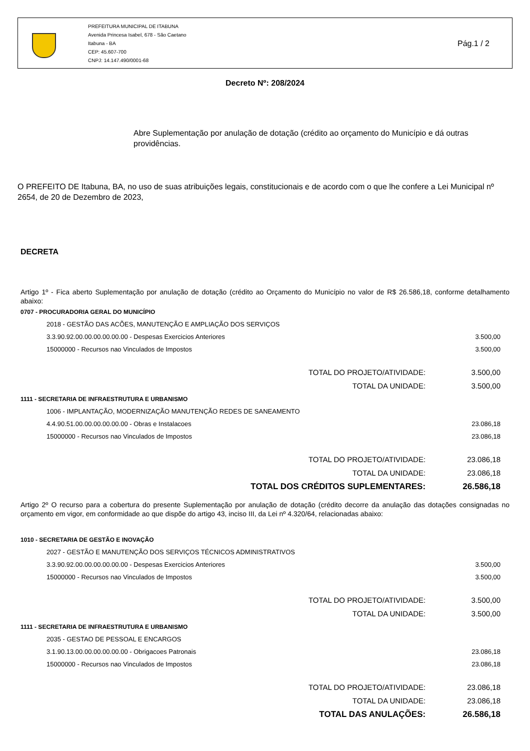PREFEITURA MUNICIPAL DE ITABUNA
Avenida Princesa Isabel, 678 - São Caetano
Itabuna - BA
CEP: 45.607-700
CNPJ: 14.147.490/0001-68
Pág.1 / 2
Decreto Nº: 208/2024
Abre Suplementação por anulação de dotação (crédito ao orçamento do Município e dá outras providências.
O PREFEITO DE Itabuna, BA, no uso de suas atribuições legais, constitucionais e de acordo com o que lhe confere a Lei Municipal nº 2654, de 20 de Dezembro de 2023,
DECRETA
Artigo 1º - Fica aberto Suplementação por anulação de dotação (crédito ao Orçamento do Município no valor de R$ 26.586,18, conforme detalhamento abaixo:
| 0707 - PROCURADORIA GERAL DO MUNICÍPIO | |
| 2018 - GESTÃO DAS ACÕES, MANUTENÇÃO E AMPLIAÇÃO DOS SERVIÇOS | |
| 3.3.90.92.00.00.00.00.00.00 - Despesas Exercicios Anteriores | 3.500,00 |
| 15000000 - Recursos nao Vinculados de Impostos | 3.500,00 |
| TOTAL DO PROJETO/ATIVIDADE: | 3.500,00 |
| TOTAL DA UNIDADE: | 3.500,00 |
| 1111 - SECRETARIA DE INFRAESTRUTURA E URBANISMO | |
| 1006 - IMPLANTAÇÃO, MODERNIZAÇÃO MANUTENÇÃO REDES DE SANEAMENTO | |
| 4.4.90.51.00.00.00.00.00.00 - Obras e Instalacoes | 23.086,18 |
| 15000000 - Recursos nao Vinculados de Impostos | 23.086,18 |
| TOTAL DO PROJETO/ATIVIDADE: | 23.086,18 |
| TOTAL DA UNIDADE: | 23.086,18 |
| TOTAL DOS CRÉDITOS SUPLEMENTARES: | 26.586,18 |
Artigo 2º O recurso para a cobertura do presente Suplementação por anulação de dotação (crédito decorre da anulação das dotações consignadas no orçamento em vigor, em conformidade ao que dispõe do artigo 43, inciso III, da Lei nº 4.320/64, relacionadas abaixo:
| 1010 - SECRETARIA DE GESTÃO E INOVAÇÃO | |
| 2027 - GESTÃO E MANUTENÇÃO DOS SERVIÇOS TÉCNICOS ADMINISTRATIVOS | |
| 3.3.90.92.00.00.00.00.00.00 - Despesas Exercicios Anteriores | 3.500,00 |
| 15000000 - Recursos nao Vinculados de Impostos | 3.500,00 |
| TOTAL DO PROJETO/ATIVIDADE: | 3.500,00 |
| TOTAL DA UNIDADE: | 3.500,00 |
| 1111 - SECRETARIA DE INFRAESTRUTURA E URBANISMO | |
| 2035 - GESTAO DE PESSOAL E ENCARGOS | |
| 3.1.90.13.00.00.00.00.00.00 - Obrigacoes Patronais | 23.086,18 |
| 15000000 - Recursos nao Vinculados de Impostos | 23.086,18 |
| TOTAL DO PROJETO/ATIVIDADE: | 23.086,18 |
| TOTAL DA UNIDADE: | 23.086,18 |
| TOTAL DAS ANULAÇÕES: | 26.586,18 |